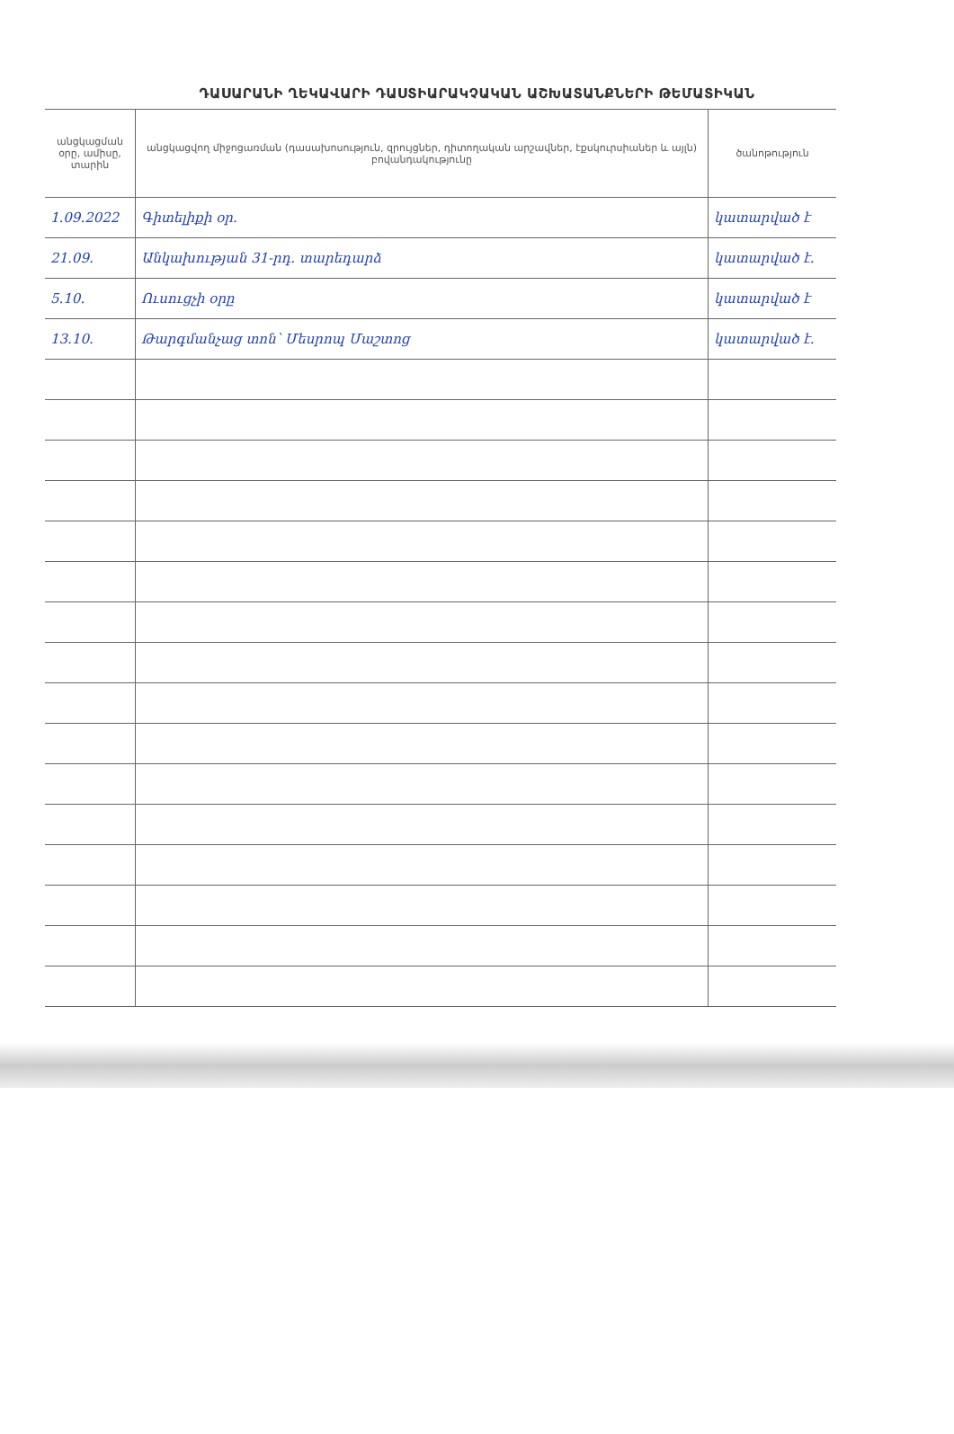ԴԱՍԱՐԱՆԻ ՂԵԿԱՎԱՐԻ ԴԱՍՏԻԱՐԱԿՉԱԿԱՆ ԱՇԽԱՏԱՆՔՆԵՐԻ ԹԵՄԱՏԻԿԱՆ
| անցկացման օրը, ամիսը, տարին | անցկացվող միջոցառման (դասախոսություն, զրույցներ, դիտողական արշավներ, էքսկուրսիաներ և այլն) բովանդակությունը | ծանոթություն |
| --- | --- | --- |
| 1.09.2022 | Գիտելիքի օր. | կատարված է |
| 21.09. | Անկախության 31-րդ. տարեդարձ | կատարված է. |
| 5.10. | Ուսուցչի օրը | կատարված է |
| 13.10. | Թարգմանչաց տոն՝ Մեսրոպ Մաշտոց | կատարված է. |